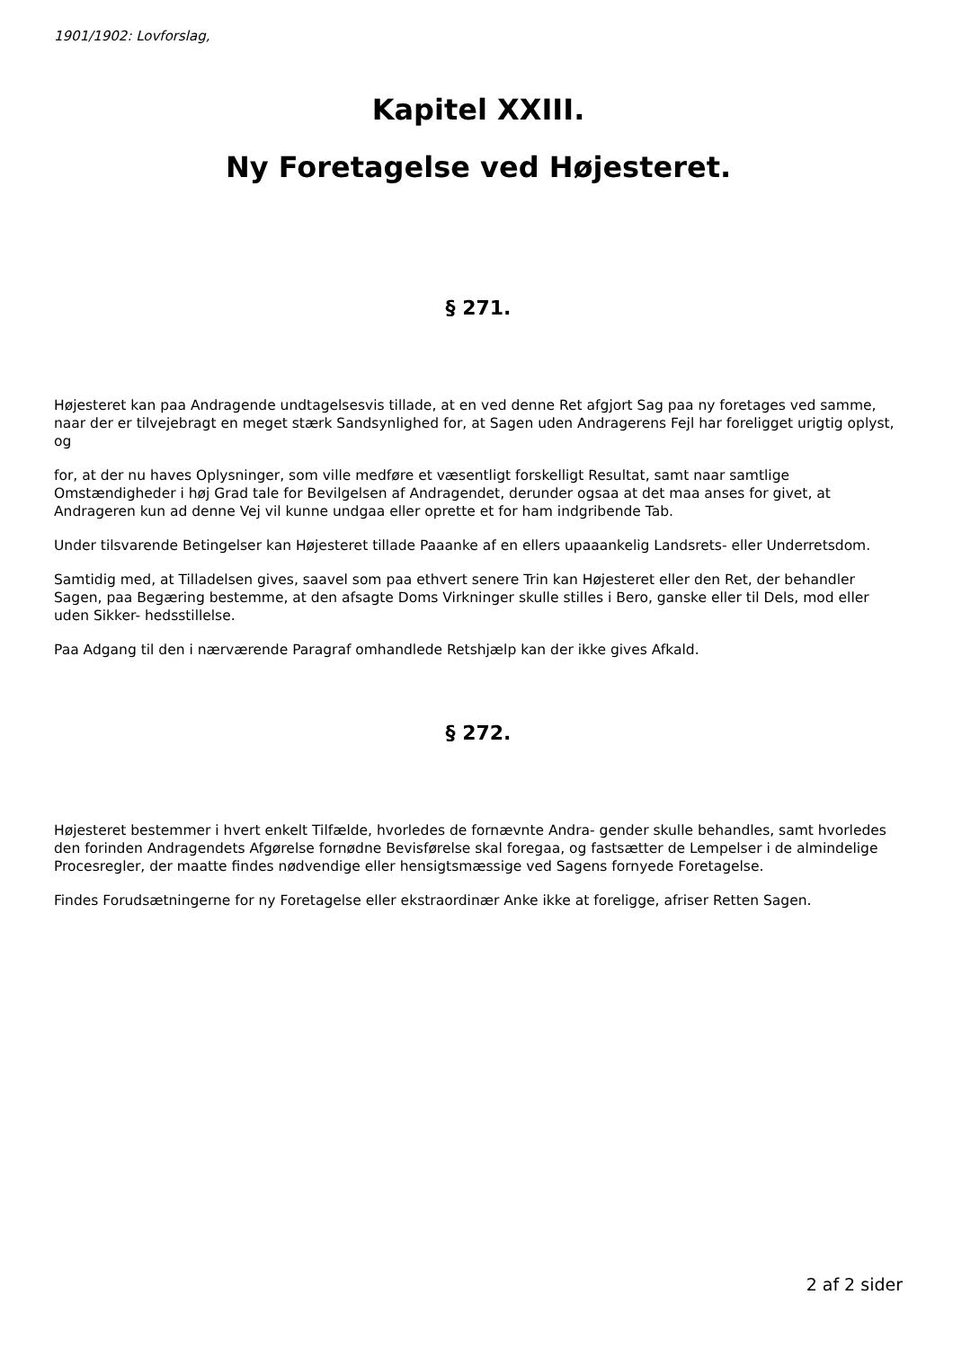1901/1902: Lovforslag,
Kapitel XXIII.
Ny Foretagelse ved Højesteret.
§ 271.
Højesteret kan paa Andragende undtagelsesvis tillade, at en ved denne Ret afgjort Sag paa ny foretages ved samme, naar der er tilvejebragt en meget stærk Sandsynlighed for, at Sagen uden Andragerens Fejl har foreligget urigtig oplyst, og
for, at der nu haves Oplysninger, som ville medføre et væsentligt forskelligt Resultat, samt naar samtlige Omstændigheder i høj Grad tale for Bevilgelsen af Andragendet, derunder ogsaa at det maa anses for givet, at Andrageren kun ad denne Vej vil kunne undgaa eller oprette et for ham indgribende Tab.
Under tilsvarende Betingelser kan Højesteret tillade Paaanke af en ellers upaaankelig Landsrets- eller Underretsdom.
Samtidig med, at Tilladelsen gives, saavel som paa ethvert senere Trin kan Højesteret eller den Ret, der behandler Sagen, paa Begæring bestemme, at den afsagte Doms Virkninger skulle stilles i Bero, ganske eller til Dels, mod eller uden Sikker- hedsstillelse.
Paa Adgang til den i nærværende Paragraf omhandlede Retshjælp kan der ikke gives Afkald.
§ 272.
Højesteret bestemmer i hvert enkelt Tilfælde, hvorledes de fornævnte Andra- gender skulle behandles, samt hvorledes den forinden Andragendets Afgørelse fornødne Bevisførelse skal foregaa, og fastsætter de Lempelser i de almindelige Procesregler, der maatte findes nødvendige eller hensigtsmæssige ved Sagens fornyede Foretagelse.
Findes Forudsætningerne for ny Foretagelse eller ekstraordinær Anke ikke at foreligge, afriser Retten Sagen.
2 af 2 sider